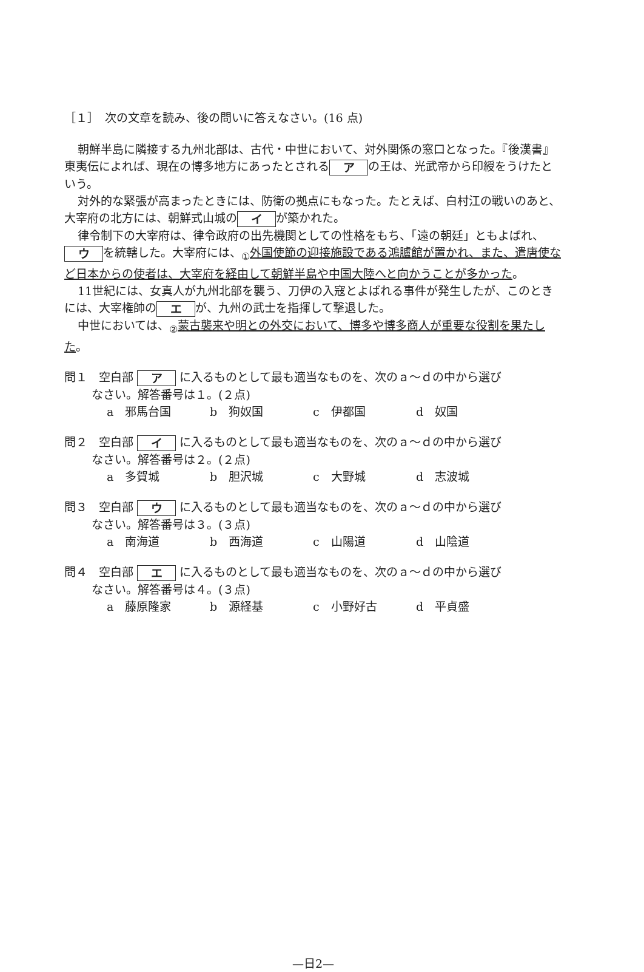［１］　次の文章を読み、後の問いに答えなさい。(16 点)
朝鮮半島に隣接する九州北部は、古代・中世において、対外関係の窓口となった。『後漢書』東夷伝によれば、現在の博多地方にあったとされる ア の王は、光武帝から印綬をうけたという。
対外的な緊張が高まったときには、防衛の拠点にもなった。たとえば、白村江の戦いのあと、大宰府の北方には、朝鮮式山城の イ が築かれた。
律令制下の大宰府は、律令政府の出先機関としての性格をもち、「遠の朝廷」ともよばれ、 ウ を統轄した。大宰府には、<sub>①</sub>外国使節の迎接施設である鴻臚館が置かれ、また、遣唐使など日本からの使者は、大宰府を経由して朝鮮半島や中国大陸へと向かうことが多かった。
11世紀には、女真人が九州北部を襲う、刀伊の入寇とよばれる事件が発生したが、このときには、大宰権帥の エ が、九州の武士を指揮して撃退した。
中世においては、<sub>②</sub>蒙古襲来や明との外交において、博多や博多商人が重要な役割を果たした。
問１　空白部 ア に入るものとして最も適当なものを、次のａ～ｄの中から選び
なさい。解答番号は１。(２点)
a　邪馬台国 b　狗奴国 c　伊都国 d　奴国
問２　空白部 イ に入るものとして最も適当なものを、次のａ～ｄの中から選び
なさい。解答番号は２。(２点)
a　多賀城 b　胆沢城 c　大野城 d　志波城
問３　空白部 ウ に入るものとして最も適当なものを、次のａ～ｄの中から選び
なさい。解答番号は３。(３点)
a　南海道 b　西海道 c　山陽道 d　山陰道
問４　空白部 エ に入るものとして最も適当なものを、次のａ～ｄの中から選び
なさい。解答番号は４。(３点)
a　藤原隆家 b　源経基 c　小野好古 d　平貞盛
—日2—